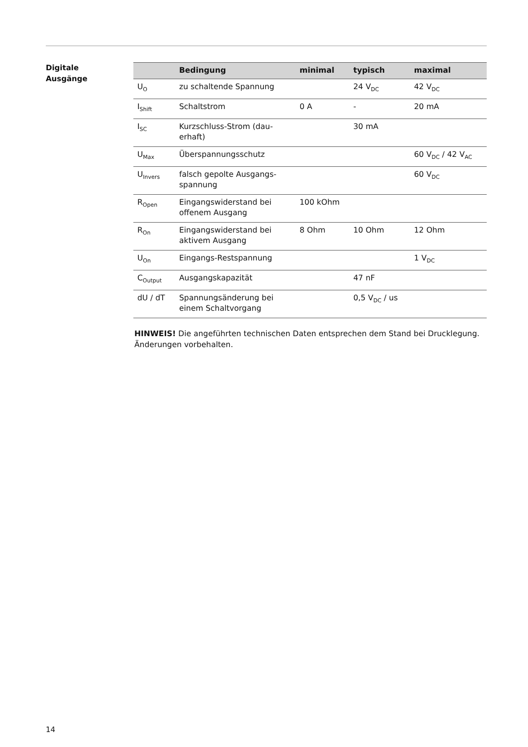Digitale
Ausgänge
| | Bedingung | minimal | typisch | maximal |
| --- | --- | --- | --- | --- |
| U<sub>O</sub> | zu schaltende Spannung | | 24 V<sub>DC</sub> | 42 V<sub>DC</sub> |
| I<sub>Shift</sub> | Schaltstrom | 0 A | - | 20 mA |
| I<sub>SC</sub> | Kurzschluss-Strom (dau-erhaft) | | 30 mA | |
| U<sub>Max</sub> | Überspannungsschutz | | | 60 V<sub>DC</sub> / 42 V<sub>AC</sub> |
| U<sub>Invers</sub> | falsch gepolte Ausgangs-spannung | | | 60 V<sub>DC</sub> |
| R<sub>Open</sub> | Eingangswiderstand bei offenem Ausgang | 100 kOhm | | |
| R<sub>On</sub> | Eingangswiderstand bei aktivem Ausgang | 8 Ohm | 10 Ohm | 12 Ohm |
| U<sub>On</sub> | Eingangs-Restspannung | | | 1 V<sub>DC</sub> |
| C<sub>Output</sub> | Ausgangskapazität | | 47 nF | |
| dU / dT | Spannungsänderung bei einem Schaltvorgang | | 0,5 V<sub>DC</sub> / us | |
HINWEIS! Die angeführten technischen Daten entsprechen dem Stand bei Drucklegung. Änderungen vorbehalten.
14